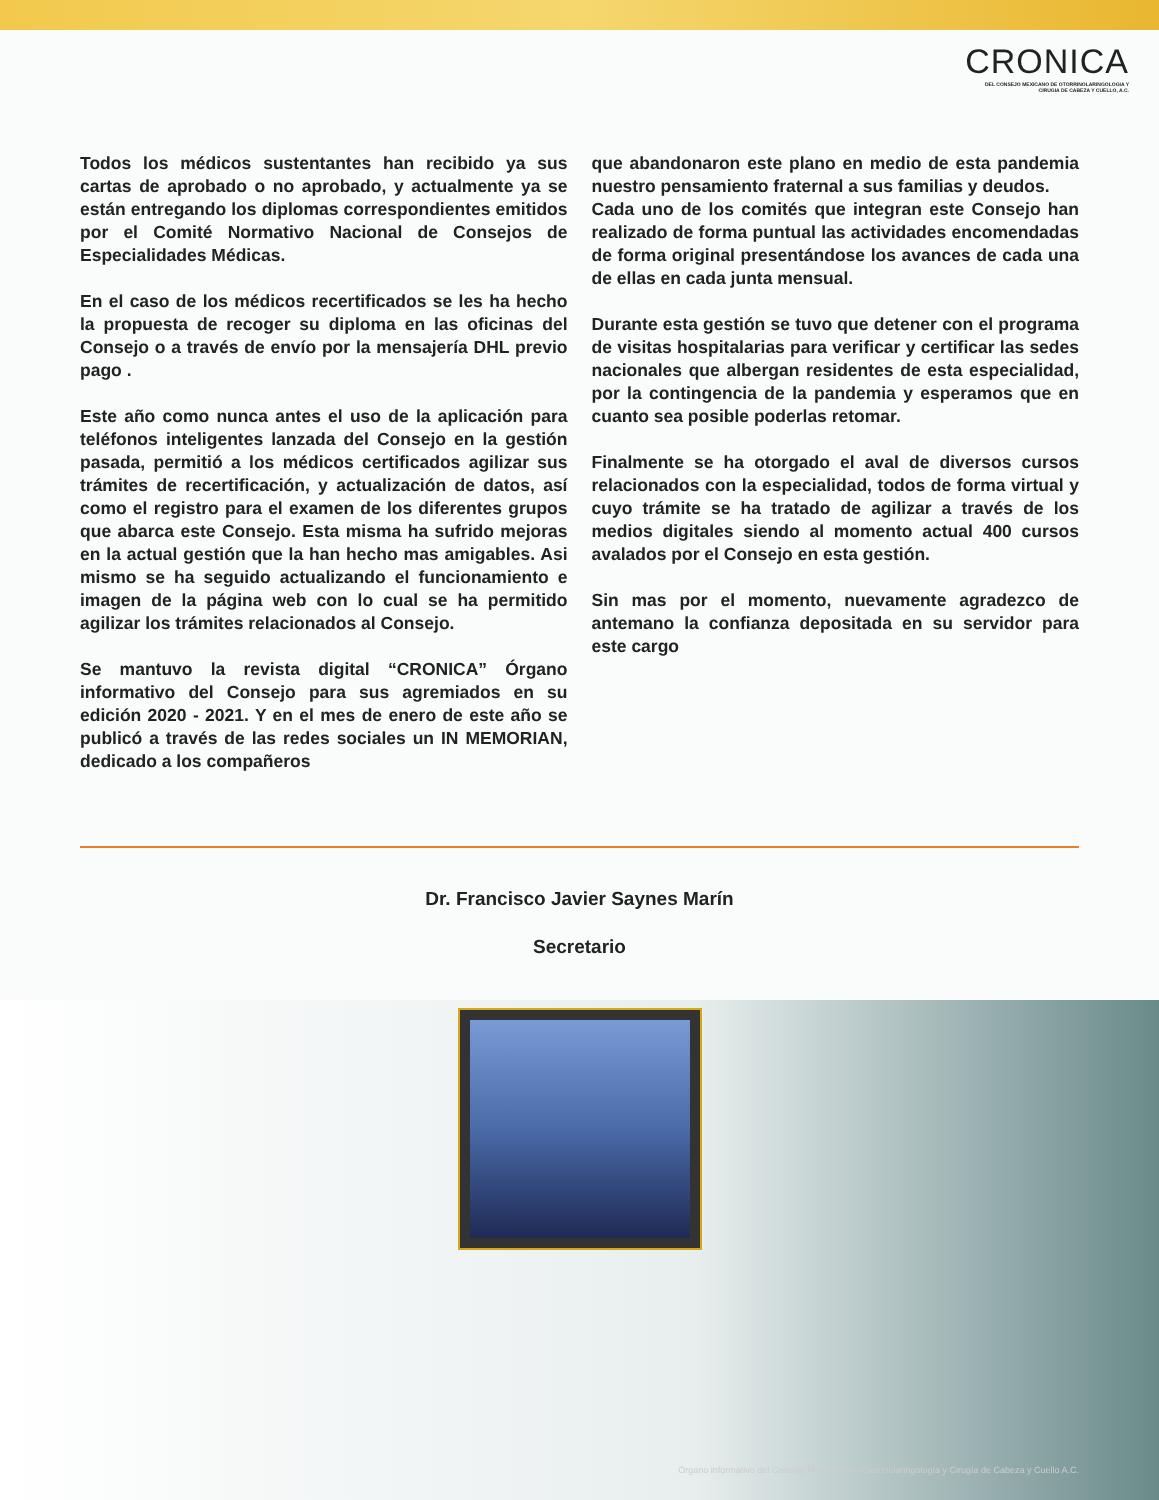CRONICA
DEL CONSEJO MEXICANO DE OTORRINOLARINGOLOGIA Y
CIRUGIA DE CABEZA Y CUELLO, A.C.
Todos los médicos sustentantes han recibido ya sus cartas de aprobado o no aprobado, y actualmente ya se están entregando los diplomas correspondientes emitidos por el Comité Normativo Nacional de Consejos de Especialidades Médicas.
En el caso de los médicos recertificados se les ha hecho la propuesta de recoger su diploma en las oficinas del Consejo o a través de envío por la mensajería DHL previo pago .
Este año como nunca antes el uso de la aplicación para teléfonos inteligentes lanzada del Consejo en la gestión pasada, permitió a los médicos certificados agilizar sus trámites de recertificación, y actualización de datos, así como el registro para el examen de los diferentes grupos que abarca este Consejo. Esta misma ha sufrido mejoras en la actual gestión que la han hecho mas amigables. Asi mismo se ha seguido actualizando el funcionamiento e imagen de la página web con lo cual se ha permitido agilizar los trámites relacionados al Consejo.
Se mantuvo la revista digital “CRONICA” Órgano informativo del Consejo para sus agremiados en su edición 2020 - 2021. Y en el mes de enero de este año se publicó a través de las redes sociales un IN MEMORIAN, dedicado a los compañeros
que abandonaron este plano en medio de esta pandemia nuestro pensamiento fraternal a sus familias y deudos.
Cada uno de los comités que integran este Consejo han realizado de forma puntual las actividades encomendadas de forma original presentándose los avances de cada una de ellas en cada junta mensual.
Durante esta gestión se tuvo que detener con el programa de visitas hospitalarias para verificar y certificar las sedes nacionales que albergan residentes de esta especialidad, por la contingencia de la pandemia y esperamos que en cuanto sea posible poderlas retomar.
Finalmente se ha otorgado el aval de diversos cursos relacionados con la especialidad, todos de forma virtual y cuyo trámite se ha tratado de agilizar a través de los medios digitales siendo al momento actual 400 cursos avalados por el Consejo en esta gestión.
Sin mas por el momento, nuevamente agradezco de antemano la confianza depositada en su servidor para este cargo
Dr. Francisco Javier Saynes Marín
Secretario
Órgano informativo del Consejo Mexicano de Otorrinolaringología y Cirugía de Cabeza y Cuello A.C.